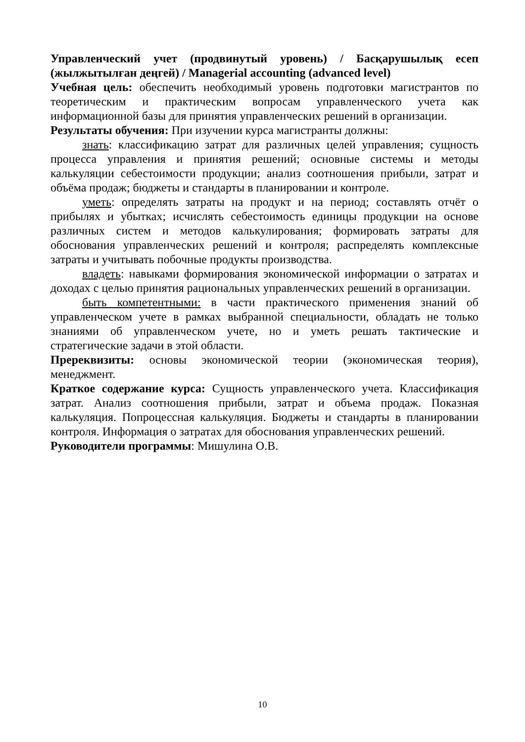Управленческий учет (продвинутый уровень) / Басқарушылық есеп (жылжытылған деңгей) / Managerial accounting (advanced level)
Учебная цель: обеспечить необходимый уровень подготовки магистрантов по теоретическим и практическим вопросам управленческого учета как информационной базы для принятия управленческих решений в организации.
Результаты обучения: При изучении курса магистранты должны:
знать: классификацию затрат для различных целей управления; сущность процесса управления и принятия решений; основные системы и методы калькуляции себестоимости продукции; анализ соотношения прибыли, затрат и объёма продаж; бюджеты и стандарты в планировании и контроле.
уметь: определять затраты на продукт и на период; составлять отчёт о прибылях и убытках; исчислять себестоимость единицы продукции на основе различных систем и методов калькулирования; формировать затраты для обоснования управленческих решений и контроля; распределять комплексные затраты и учитывать побочные продукты производства.
владеть: навыками формирования экономической информации о затратах и доходах с целью принятия рациональных управленческих решений в организации.
быть компетентными: в части практического применения знаний об управленческом учете в рамках выбранной специальности, обладать не только знаниями об управленческом учете, но и уметь решать тактические и стратегические задачи в этой области.
Пререквизиты: основы экономической теории (экономическая теория), менеджмент.
Краткое содержание курса: Сущность управленческого учета. Классификация затрат. Анализ соотношения прибыли, затрат и объема продаж. Показная калькуляция. Попроцессная калькуляция. Бюджеты и стандарты в планировании контроля. Информация о затратах для обоснования управленческих решений.
Руководители программы: Мишулина О.В.
10